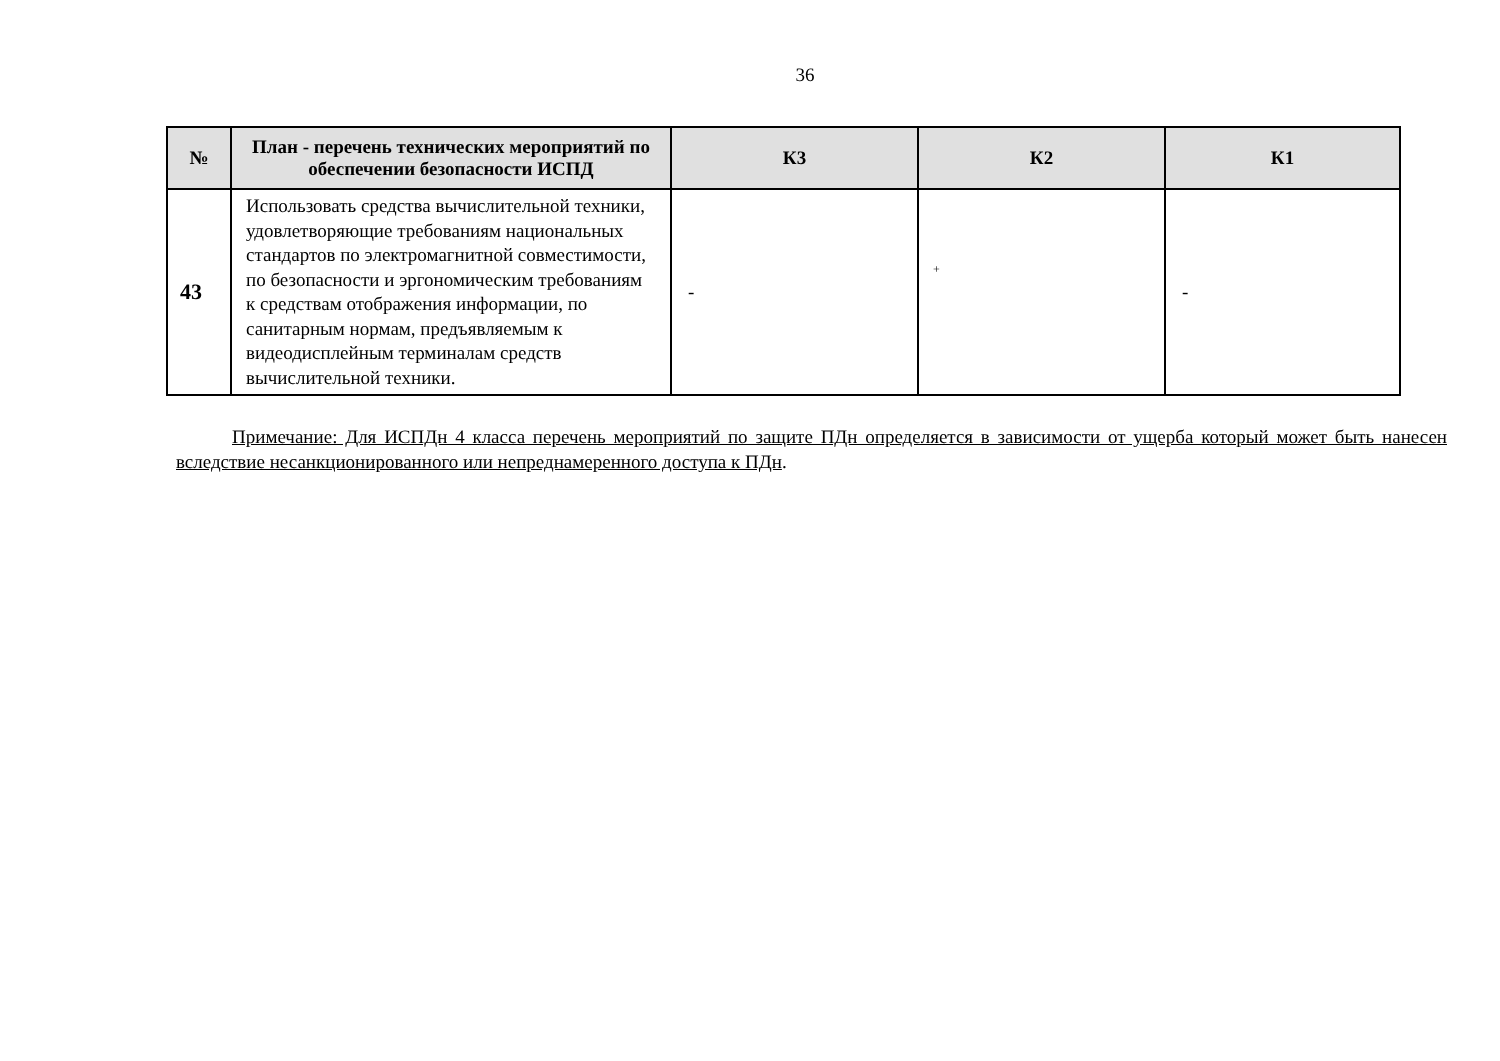36
| № | План - перечень технических мероприятий по обеспечении безопасности ИСПД | К3 | К2 | К1 |
| --- | --- | --- | --- | --- |
| 43 | Использовать средства вычислительной техники, удовлетворяющие требованиям национальных стандартов по электромагнитной совместимости, по безопасности и эргономическим требованиям к средствам отображения информации, по санитарным нормам, предъявляемым к видеодисплейным терминалам средств вычислительной техники. | - | + | - |
Примечание: Для ИСПДн 4 класса перечень мероприятий по защите ПДн определяется в зависимости от ущерба который может быть нанесен вследствие несанкционированного или непреднамеренного доступа к ПДн.